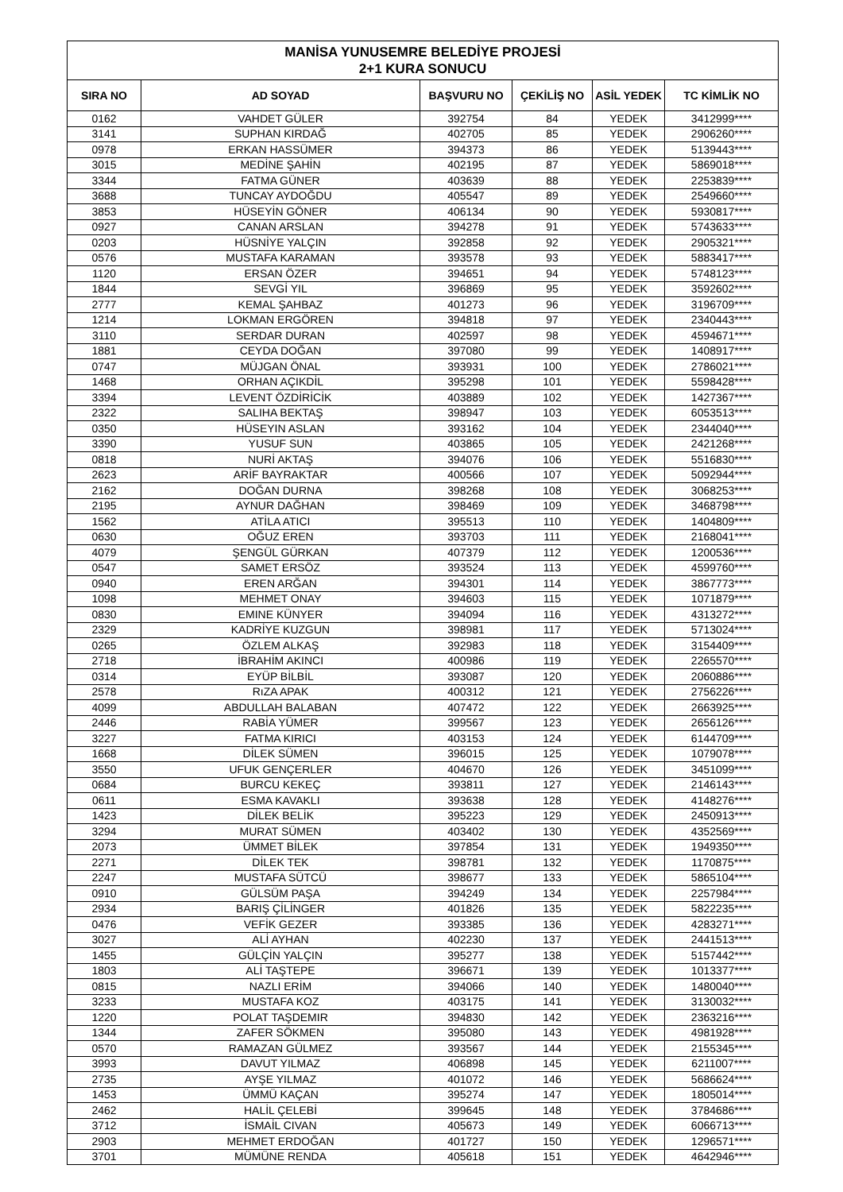| MANİSA YUNUSEMRE BELEDİYE PROJESİ 2+1 KURA SONUCU | | | | | |
| SIRA NO | AD SOYAD | BAŞVURU NO | ÇEKİLİŞ NO | ASİL YEDEK | TC KİMLİK NO |
| 0162 | VAHDET GÜLER | 392754 | 84 | YEDEK | 3412999**** |
| 3141 | SUPHAN KIRDAĞ | 402705 | 85 | YEDEK | 2906260**** |
| 0978 | ERKAN HASSÜMER | 394373 | 86 | YEDEK | 5139443**** |
| 3015 | MEDİNE ŞAHİN | 402195 | 87 | YEDEK | 5869018**** |
| 3344 | FATMA GÜNER | 403639 | 88 | YEDEK | 2253839**** |
| 3688 | TUNCAY AYDOĞDU | 405547 | 89 | YEDEK | 2549660**** |
| 3853 | HÜSEYİN GÖNER | 406134 | 90 | YEDEK | 5930817**** |
| 0927 | CANAN ARSLAN | 394278 | 91 | YEDEK | 5743633**** |
| 0203 | HÜSNİYE YALÇIN | 392858 | 92 | YEDEK | 2905321**** |
| 0576 | MUSTAFA KARAMAN | 393578 | 93 | YEDEK | 5883417**** |
| 1120 | ERSAN ÖZER | 394651 | 94 | YEDEK | 5748123**** |
| 1844 | SEVGİ YIL | 396869 | 95 | YEDEK | 3592602**** |
| 2777 | KEMAL ŞAHBAZ | 401273 | 96 | YEDEK | 3196709**** |
| 1214 | LOKMAN ERGÖREN | 394818 | 97 | YEDEK | 2340443**** |
| 3110 | SERDAR DURAN | 402597 | 98 | YEDEK | 4594671**** |
| 1881 | CEYDA DOĞAN | 397080 | 99 | YEDEK | 1408917**** |
| 0747 | MÜJGAN ÖNAL | 393931 | 100 | YEDEK | 2786021**** |
| 1468 | ORHAN AÇIKDİL | 395298 | 101 | YEDEK | 5598428**** |
| 3394 | LEVENT ÖZDİRİCİK | 403889 | 102 | YEDEK | 1427367**** |
| 2322 | SALIHA BEKTAŞ | 398947 | 103 | YEDEK | 6053513**** |
| 0350 | HÜSEYIN ASLAN | 393162 | 104 | YEDEK | 2344040**** |
| 3390 | YUSUF SUN | 403865 | 105 | YEDEK | 2421268**** |
| 0818 | NURİ AKTAŞ | 394076 | 106 | YEDEK | 5516830**** |
| 2623 | ARİF BAYRAKTAR | 400566 | 107 | YEDEK | 5092944**** |
| 2162 | DOĞAN DURNA | 398268 | 108 | YEDEK | 3068253**** |
| 2195 | AYNUR DAĞHAN | 398469 | 109 | YEDEK | 3468798**** |
| 1562 | ATİLA ATICI | 395513 | 110 | YEDEK | 1404809**** |
| 0630 | OĞUZ EREN | 393703 | 111 | YEDEK | 2168041**** |
| 4079 | ŞENGÜL GÜRKAN | 407379 | 112 | YEDEK | 1200536**** |
| 0547 | SAMET ERSÖZ | 393524 | 113 | YEDEK | 4599760**** |
| 0940 | EREN ARĞAN | 394301 | 114 | YEDEK | 3867773**** |
| 1098 | MEHMET ONAY | 394603 | 115 | YEDEK | 1071879**** |
| 0830 | EMINE KÜNYER | 394094 | 116 | YEDEK | 4313272**** |
| 2329 | KADRİYE KUZGUN | 398981 | 117 | YEDEK | 5713024**** |
| 0265 | ÖZLEM ALKAŞ | 392983 | 118 | YEDEK | 3154409**** |
| 2718 | İBRAHİM AKINCI | 400986 | 119 | YEDEK | 2265570**** |
| 0314 | EYÜP BİLBİL | 393087 | 120 | YEDEK | 2060886**** |
| 2578 | RıZA APAK | 400312 | 121 | YEDEK | 2756226**** |
| 4099 | ABDULLAH BALABAN | 407472 | 122 | YEDEK | 2663925**** |
| 2446 | RABİA YÜMER | 399567 | 123 | YEDEK | 2656126**** |
| 3227 | FATMA KIRICI | 403153 | 124 | YEDEK | 6144709**** |
| 1668 | DİLEK SÜMEN | 396015 | 125 | YEDEK | 1079078**** |
| 3550 | UFUK GENÇERLER | 404670 | 126 | YEDEK | 3451099**** |
| 0684 | BURCU KEKEÇ | 393811 | 127 | YEDEK | 2146143**** |
| 0611 | ESMA KAVAKLI | 393638 | 128 | YEDEK | 4148276**** |
| 1423 | DİLEK BELİK | 395223 | 129 | YEDEK | 2450913**** |
| 3294 | MURAT SÜMEN | 403402 | 130 | YEDEK | 4352569**** |
| 2073 | ÜMMET BİLEK | 397854 | 131 | YEDEK | 1949350**** |
| 2271 | DİLEK TEK | 398781 | 132 | YEDEK | 1170875**** |
| 2247 | MUSTAFA SÜTCÜ | 398677 | 133 | YEDEK | 5865104**** |
| 0910 | GÜLSÜM PAŞA | 394249 | 134 | YEDEK | 2257984**** |
| 2934 | BARIŞ ÇİLİNGER | 401826 | 135 | YEDEK | 5822235**** |
| 0476 | VEFİK GEZER | 393385 | 136 | YEDEK | 4283271**** |
| 3027 | ALİ AYHAN | 402230 | 137 | YEDEK | 2441513**** |
| 1455 | GÜLÇİN YALÇIN | 395277 | 138 | YEDEK | 5157442**** |
| 1803 | ALİ TAŞTEPE | 396671 | 139 | YEDEK | 1013377**** |
| 0815 | NAZLI ERİM | 394066 | 140 | YEDEK | 1480040**** |
| 3233 | MUSTAFA KOZ | 403175 | 141 | YEDEK | 3130032**** |
| 1220 | POLAT TAŞDEMIR | 394830 | 142 | YEDEK | 2363216**** |
| 1344 | ZAFER SÖKMEN | 395080 | 143 | YEDEK | 4981928**** |
| 0570 | RAMAZAN GÜLMEZ | 393567 | 144 | YEDEK | 2155345**** |
| 3993 | DAVUT YILMAZ | 406898 | 145 | YEDEK | 6211007**** |
| 2735 | AYŞE YILMAZ | 401072 | 146 | YEDEK | 5686624**** |
| 1453 | ÜMMÜ KAÇAN | 395274 | 147 | YEDEK | 1805014**** |
| 2462 | HALİL ÇELEBİ | 399645 | 148 | YEDEK | 3784686**** |
| 3712 | İSMAİL CIVAN | 405673 | 149 | YEDEK | 6066713**** |
| 2903 | MEHMET ERDOĞAN | 401727 | 150 | YEDEK | 1296571**** |
| 3701 | MÜMÜNE RENDA | 405618 | 151 | YEDEK | 4642946**** |